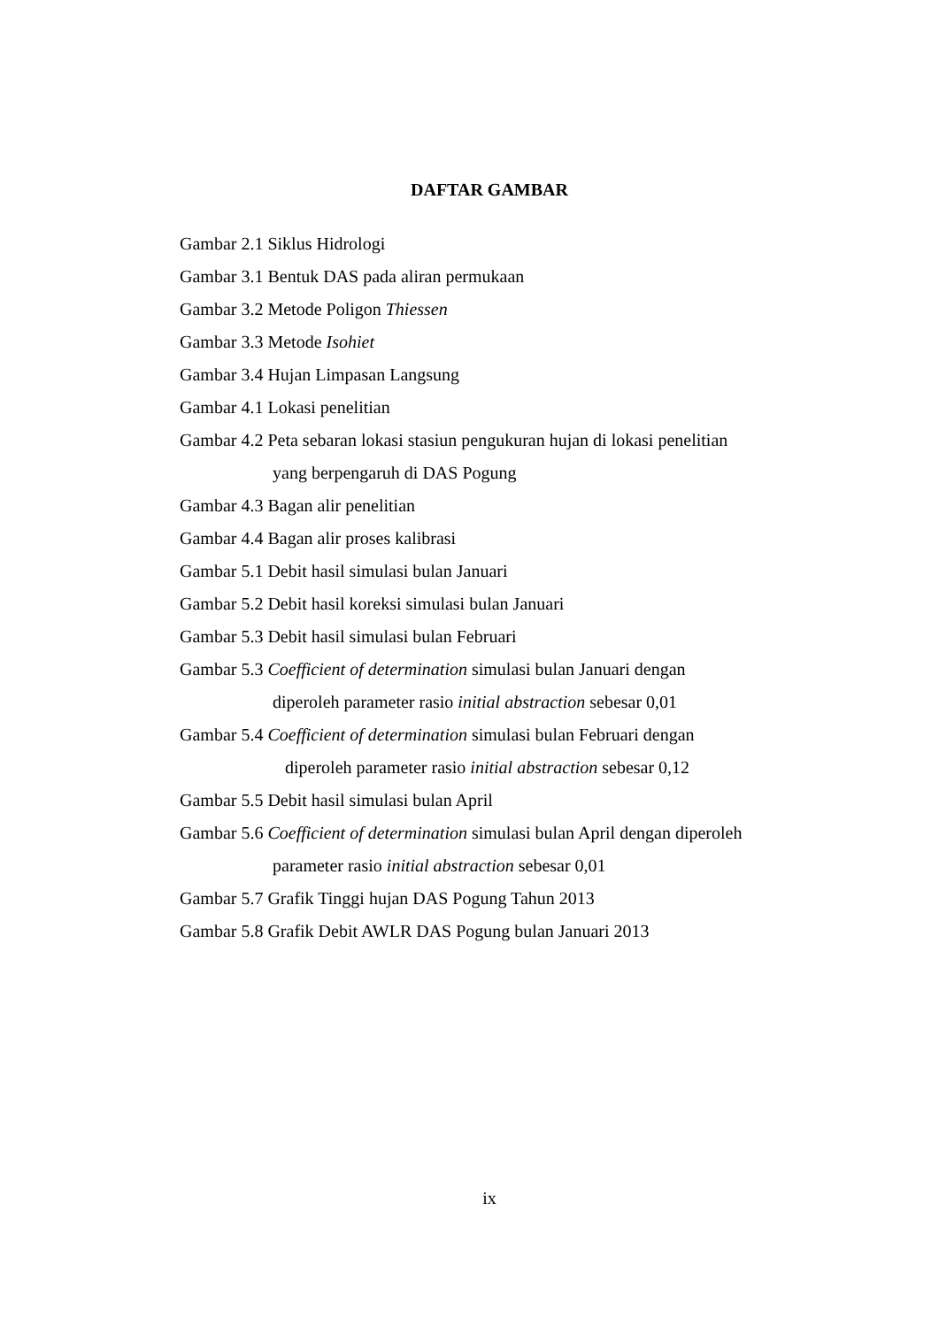DAFTAR GAMBAR
Gambar 2.1 Siklus Hidrologi
Gambar 3.1 Bentuk DAS pada aliran permukaan
Gambar 3.2 Metode Poligon Thiessen
Gambar 3.3 Metode Isohiet
Gambar 3.4 Hujan Limpasan Langsung
Gambar 4.1 Lokasi penelitian
Gambar 4.2 Peta sebaran lokasi stasiun pengukuran hujan di lokasi penelitian
yang berpengaruh di DAS Pogung
Gambar 4.3 Bagan alir penelitian
Gambar 4.4 Bagan alir proses kalibrasi
Gambar 5.1 Debit hasil simulasi bulan Januari
Gambar 5.2 Debit hasil koreksi simulasi bulan Januari
Gambar 5.3 Debit hasil simulasi bulan Februari
Gambar 5.3 Coefficient of determination simulasi bulan Januari dengan
diperoleh parameter rasio initial abstraction sebesar 0,01
Gambar 5.4 Coefficient of determination simulasi bulan Februari dengan
diperoleh parameter rasio initial abstraction sebesar 0,12
Gambar 5.5 Debit hasil simulasi bulan April
Gambar 5.6 Coefficient of determination simulasi bulan April dengan diperoleh
parameter rasio initial abstraction sebesar 0,01
Gambar 5.7 Grafik Tinggi hujan DAS Pogung Tahun 2013
Gambar 5.8 Grafik Debit AWLR DAS Pogung bulan Januari 2013
ix